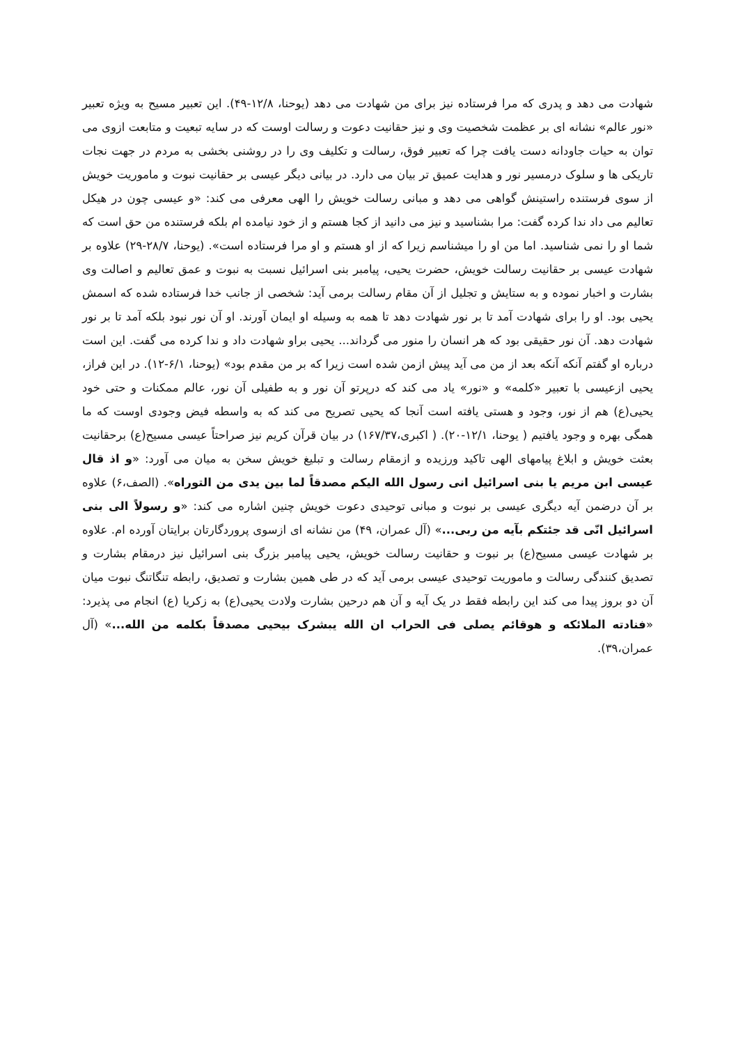شهادت می دهد و پدری که مرا فرستاده نیز برای من شهادت می دهد (یوحنا، ۱۲/۸-۴۹). این تعبیر مسیح به ویژه تعبیر «نور عالم» نشانه ای بر عظمت شخصیت وی و نیز حقانیت دعوت و رسالت اوست که در سایه تبعیت و متابعت ازوی می توان به حیات جاودانه دست یافت چرا که تعبیر فوق، رسالت و تکلیف وی را در روشنی بخشی به مردم در جهت نجات تاریکی ها و سلوک درمسیر نور و هدایت عمیق تر بیان می دارد. در بیانی دیگر عیسی بر حقانیت نبوت و ماموریت خویش از سوی فرستنده راستینش گواهی می دهد و مبانی رسالت خویش را الهی معرفی می کند: «و عیسی چون در هیکل تعالیم می داد ندا کرده گفت: مرا بشناسید و نیز می دانید از کجا هستم و از خود نیامده ام بلکه فرستنده من حق است که شما او را نمی شناسید. اما من او را میشناسم زیرا که از او هستم و او مرا فرستاده است». (یوحنا، ۲۸/۷-۲۹) علاوه بر شهادت عیسی بر حقانیت رسالت خویش، حضرت یحیی، پیامبر بنی اسرائیل نسبت به نبوت و عمق تعالیم و اصالت وی بشارت و اخبار نموده و به ستایش و تجلیل از آن مقام رسالت برمی آید: شخصی از جانب خدا فرستاده شده که اسمش یحیی بود. او را برای شهادت آمد تا بر نور شهادت دهد تا همه به وسیله او ایمان آورند. او آن نور نبود بلکه آمد تا بر نور شهادت دهد. آن نور حقیقی بود که هر انسان را منور می گرداند... یحیی براو شهادت داد و ندا کرده می گفت. این است درباره او گفتم آنکه آنکه بعد از من می آید پیش ازمن شده است زیرا که بر من مقدم بود» (یوحنا، ۶/۱-۱۲). در این فراز، یحیی ازعیسی با تعبیر «کلمه» و «نور» یاد می کند که درپرتو آن نور و به طفیلی آن نور، عالم ممکنات و حتی خود یحیی(ع) هم از نور، وجود و هستی یافته است آنجا که یحیی تصریح می کند که به واسطه فیض وجودی اوست که ما همگی بهره و وجود یافتیم ( یوحنا، ۱۲/۱-۲۰). ( اکبری،۱۶۷/۳۷) در بیان قرآن کریم نیز صراحتاً عیسی مسیح(ع) برحقانیت بعثت خویش و ابلاغ پیامهای الهی تاکید ورزیده و ازمقام رسالت و تبلیغ خویش سخن به میان می آورد: «و اذ قال عیسی ابن مریم یا بنی اسرائیل انی رسول الله الیکم مصدقاً لما بین یدی من التوراه». (الصف،۶) علاوه بر آن درضمن آیه دیگری عیسی بر نبوت و مبانی توحیدی دعوت خویش چنین اشاره می کند: «و رسولاً الی بنی اسرائیل انّی قد جئتکم بآیه من ربی...» (آل عمران، ۴۹) من نشانه ای ازسوی پروردگارتان برایتان آورده ام. علاوه بر شهادت عیسی مسیح(ع) بر نبوت و حقانیت رسالت خویش، یحیی پیامبر بزرگ بنی اسرائیل نیز درمقام بشارت و تصدیق کنندگی رسالت و ماموریت توحیدی عیسی برمی آید که در طی همین بشارت و تصدیق، رابطه تنگاتنگ نبوت میان آن دو بروز پیدا می کند این رابطه فقط در یک آیه و آن هم درحین بشارت ولادت یحیی(ع) به زکریا (ع) انجام می پذیرد: «فنادته الملائکه و هوقائم یصلی فی الحراب ان الله یبشرک بیحیی مصدقاً بکلمه من الله...» (آل عمران،۳۹).